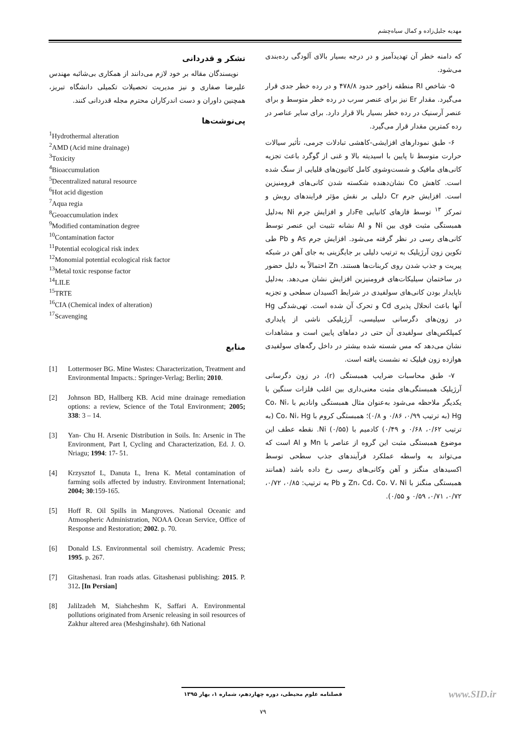مهدیه جلیل‌زاده و کمال سیاه‌چشم
که دامنه خطر آن تهدیدآمیز و در درجه بسیار بالای آلودگی رده‌بندی می‌شود.
۵- شاخص RI منطقه زاخور حدود ۴۷۸/۸ و در رده خطر جدی قرار می‌گیرد. مقدار Er نیز برای عنصر سرب در رده خطر متوسط و برای عنصر آرسنیک در رده خطر بسیار بالا قرار دارد. برای سایر عناصر در رده کمترین مقدار قرار می‌گیرد.
۶- طبق نمودارهای افزایشی-کاهشی تبادلات جرمی، تأثیر سیالات حرارت متوسط تا پایین با اسیدیته بالا و غنی از گوگرد باعث تجزیه کانی‌های مافیک و شست‌وشوی کامل کاتیون‌های قلیایی از سنگ شده است. کاهش Co نشان‌دهنده شکسته شدن کانی‌های فرومنیزین است. افزایش جرم Cr دلیلی بر نقش مؤثر فرایندهای روبش و تمرکز <sup>۱۳</sup> توسط فازهای کانیایی Feدار و افزایش جرم Ni به‌دلیل همبستگی مثبت قوی بین Ni و Al نشانه تثبیت این عنصر توسط کانی‌های رسی در نظر گرفته می‌شود. افزایش جرم As و Pb طی تکوین زون آرژیلیک به ترتیب دلیلی بر جایگزینی به جای آهن در شبکه پیریت و جذب شدن روی کربنات‌ها هستند. Zn احتمالاً به دلیل حضور در ساختمان سیلیکات‌های فرومنیزین افزایش نشان می‌دهد. به‌دلیل ناپایدار بودن کانی‌های سولفیدی در شرایط اکسیدان سطحی و تجزیه آنها باعث انحلال پذیری Cd و تحرک آن شده است. تهی‌شدگی Hg در زون‌های دگرسانی سیلیسی، آرژیلیکی ناشی از پایداری کمپلکس‌های سولفیدی آن حتی در دماهای پایین است و مشاهدات نشان می‌دهد که مس شسته شده بیشتر در داخل رگه‌های سولفیدی هوازده زون فیلیک ته نشست یافته است.
۷- طبق محاسبات ضرایب همبستگی (r)، در زون دگرسانی آرژیلیک همبستگی‌های مثبت معنی‌داری بین اغلب فلزات سنگین با یکدیگر ملاحظه می‌شود به‌عنوان مثال همبستگی وانادیم با Co، Ni، Hg (به ترتیب ۰/۹۹، ۰/۸۶ و ۰/۸)؛ همبستگی کروم با Co، Ni، Hg (به ترتیب ۰/۶۲، ۰/۶۸ و ۰/۴۹) کادمیم با Ni (۰/۵۵). نقطه عطف این موضوع همبستگی مثبت این گروه از عناصر با Mn و Al است که می‌تواند به واسطه عملکرد فرآیندهای جذب سطحی توسط اکسیدهای منگنز و آهن وکانی‌های رسی رخ داده باشد (همانند همبستگی منگنز با Zn، Cd، Co، V، Ni و Pb به ترتیب: ۰/۸۵، ۰/۷۲، ۰/۷۲، ۰/۷۱، ۰/۵۹ و ۰/۵۵).
تشکر و قدردانی
نویسندگان مقاله بر خود لازم می‌دانند از همکاری بی‌شائبه مهندس علیرضا صفاری و نیز مدیریت تحصیلات تکمیلی دانشگاه تبریز، همچنین داوران و دست اندرکاران محترم مجله قدردانی کنند.
پی‌نوشت‌ها
<sup>1</sup> Hydrothermal alteration
<sup>2</sup> AMD (Acid mine drainage)
<sup>3</sup> Toxicity
<sup>4</sup> Bioaccumulation
<sup>5</sup> Decentralized natural resource
<sup>6</sup> Hot acid digestion
<sup>7</sup> Aqua regia
<sup>8</sup> Geoaccumulation index
<sup>9</sup> Modified contamination degree
<sup>10</sup> Contamination factor
<sup>11</sup> Potential ecological risk index
<sup>12</sup> Monomial potential ecological risk factor
<sup>13</sup> Metal toxic response factor
<sup>14</sup> LILE
<sup>15</sup> TRTE
<sup>16</sup>CIA (Chemical index of alteration)
<sup>17</sup> Scavenging
منابع
[1] Lottermoser BG. Mine Wastes: Characterization, Treatment and Environmental Impacts.: Springer-Verlag; Berlin; 2010.
[2] Johnson BD, Hallberg KB. Acid mine drainage remediation options: a review, Science of the Total Environment; 2005; 338: 3 – 14.
[3] Yan- Chu H. Arsenic Distribution in Soils. In: Arsenic in The Environment, Part I, Cycling and Characterization, Ed. J. O. Nriagu; 1994: 17- 51.
[4] Krzysztof L, Danuta L, Irena K. Metal contamination of farming soils affected by industry. Environment International; 2004; 30:159-165.
[5] Hoff R. Oil Spills in Mangroves. National Oceanic and Atmospheric Administration, NOAA Ocean Service, Office of Response and Restoration; 2002. p. 70.
[6] Donald LS. Environmental soil chemistry. Academic Press; 1995. p. 267.
[7] Gitashenasi. Iran roads atlas. Gitashenasi publishing: 2015. P. 312. [In Persian]
[8] Jalilzadeh M, Siahcheshm K, Saffari A. Environmental pollutions originated from Arsenic releasing in soil resources of Zakhur altered area (Meshginshahr). 6th National
فصلنامه علوم محیطی، دوره چهاردهم، شماره ۱، بهار ۱۳۹۵ www.SID.ir
۷۹